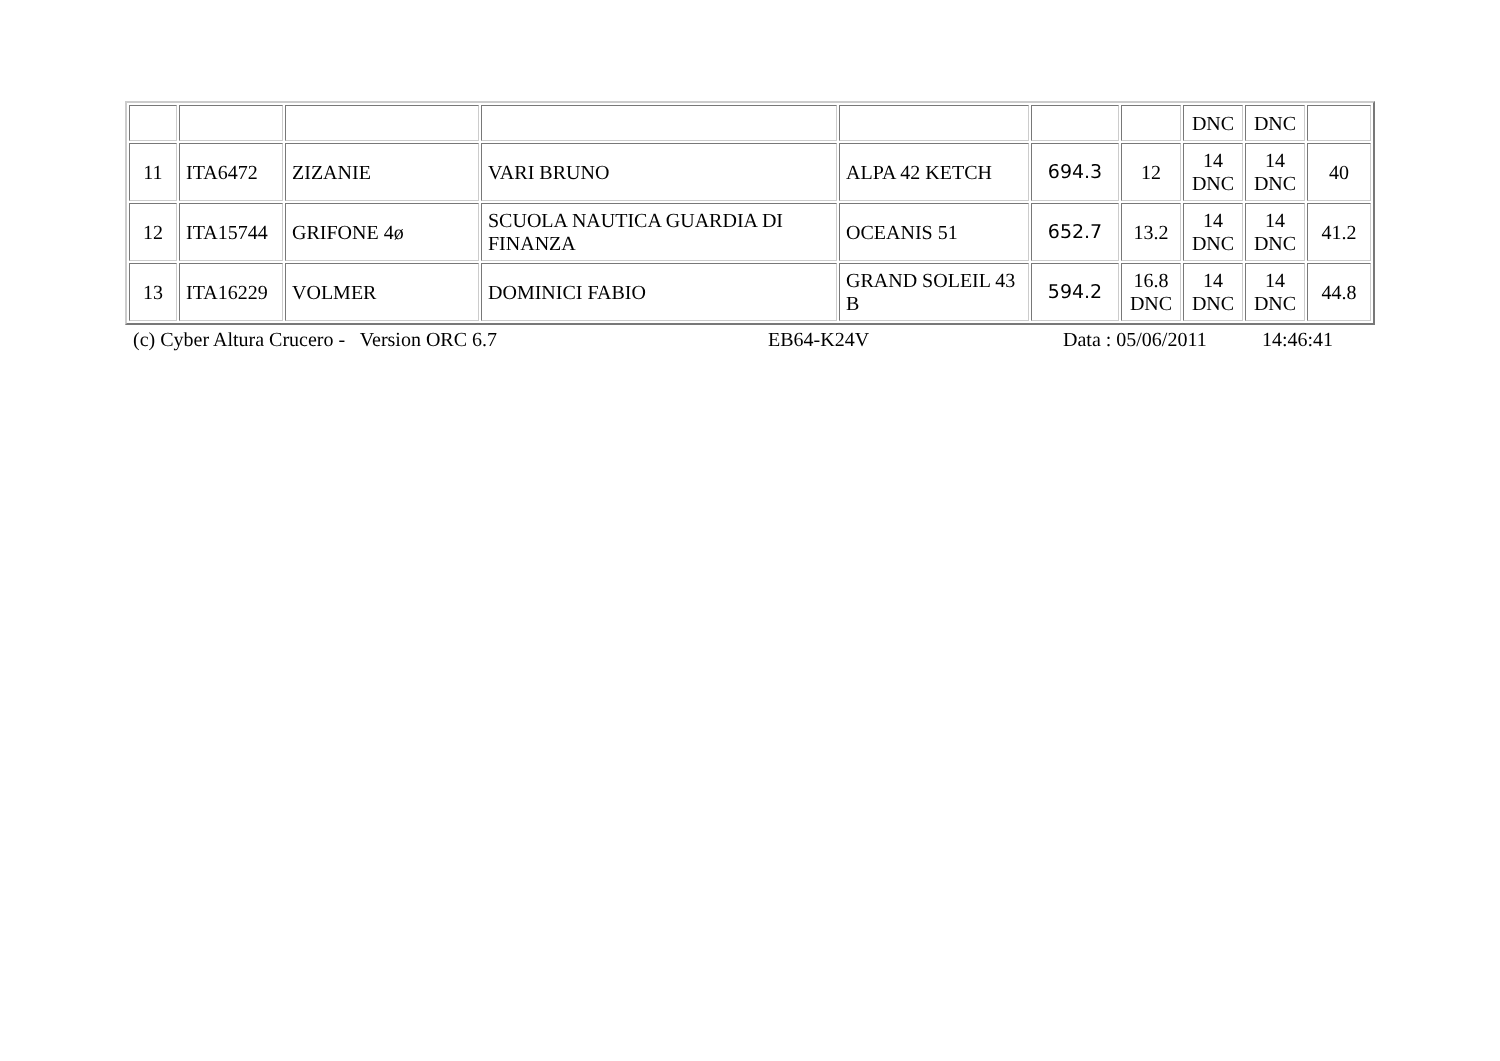| | | | | | | | DNC | DNC | |
| 11 | ITA6472 | ZIZANIE | VARI BRUNO | ALPA 42 KETCH | 694.3 | 12 | 14 DNC | 14 DNC | 40 |
| 12 | ITA15744 | GRIFONE 4ø | SCUOLA NAUTICA GUARDIA DI FINANZA | OCEANIS 51 | 652.7 | 13.2 | 14 DNC | 14 DNC | 41.2 |
| 13 | ITA16229 | VOLMER | DOMINICI FABIO | GRAND SOLEIL 43 B | 594.2 | 16.8 DNC | 14 DNC | 14 DNC | 44.8 |
| (c) Cyber Altura Crucero - Version ORC 6.7 | EB64-K24V | Data : 05/06/2011 | 14:46:41 |